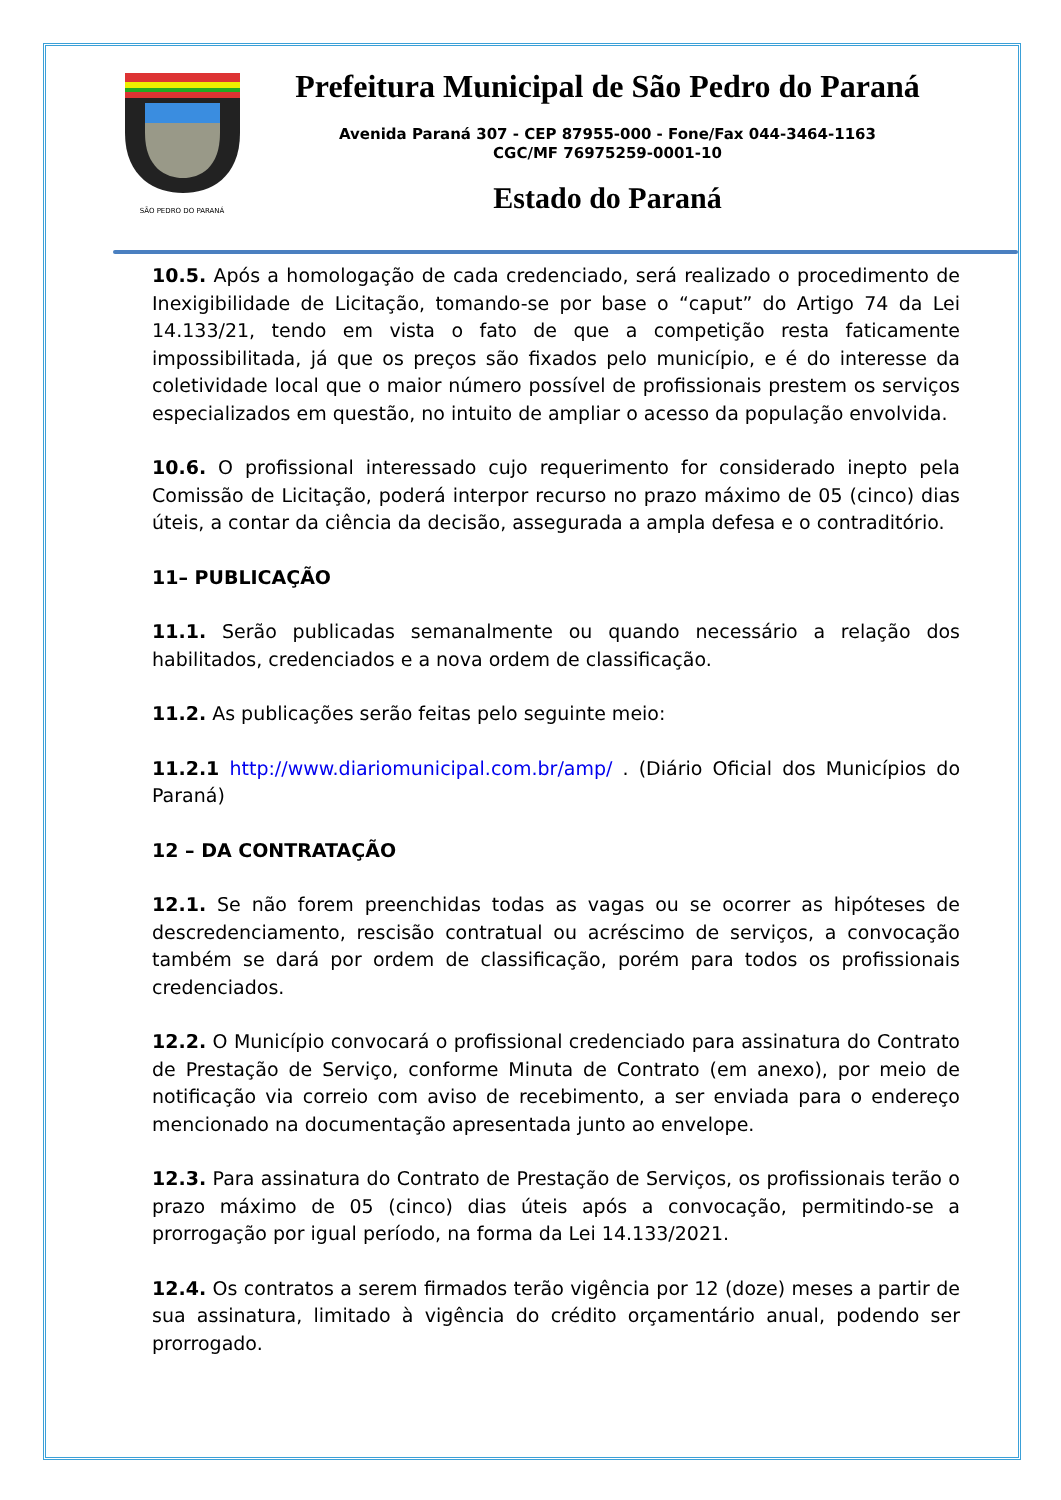SÃO PEDRO DO PARANÁ
Prefeitura Municipal de São Pedro do Paraná
Avenida Paraná 307 - CEP 87955-000 - Fone/Fax 044-3464-1163
CGC/MF 76975259-0001-10
Estado do Paraná
10.5. Após a homologação de cada credenciado, será realizado o procedimento de Inexigibilidade de Licitação, tomando-se por base o “caput” do Artigo 74 da Lei 14.133/21, tendo em vista o fato de que a competição resta faticamente impossibilitada, já que os preços são fixados pelo município, e é do interesse da coletividade local que o maior número possível de profissionais prestem os serviços especializados em questão, no intuito de ampliar o acesso da população envolvida.
10.6. O profissional interessado cujo requerimento for considerado inepto pela Comissão de Licitação, poderá interpor recurso no prazo máximo de 05 (cinco) dias úteis, a contar da ciência da decisão, assegurada a ampla defesa e o contraditório.
11– PUBLICAÇÃO
11.1. Serão publicadas semanalmente ou quando necessário a relação dos habilitados, credenciados e a nova ordem de classificação.
11.2. As publicações serão feitas pelo seguinte meio:
11.2.1 http://www.diariomunicipal.com.br/amp/ . (Diário Oficial dos Municípios do Paraná)
12 – DA CONTRATAÇÃO
12.1. Se não forem preenchidas todas as vagas ou se ocorrer as hipóteses de descredenciamento, rescisão contratual ou acréscimo de serviços, a convocação também se dará por ordem de classificação, porém para todos os profissionais credenciados.
12.2. O Município convocará o profissional credenciado para assinatura do Contrato de Prestação de Serviço, conforme Minuta de Contrato (em anexo), por meio de notificação via correio com aviso de recebimento, a ser enviada para o endereço mencionado na documentação apresentada junto ao envelope.
12.3. Para assinatura do Contrato de Prestação de Serviços, os profissionais terão o prazo máximo de 05 (cinco) dias úteis após a convocação, permitindo-se a prorrogação por igual período, na forma da Lei 14.133/2021.
12.4. Os contratos a serem firmados terão vigência por 12 (doze) meses a partir de sua assinatura, limitado à vigência do crédito orçamentário anual, podendo ser prorrogado.